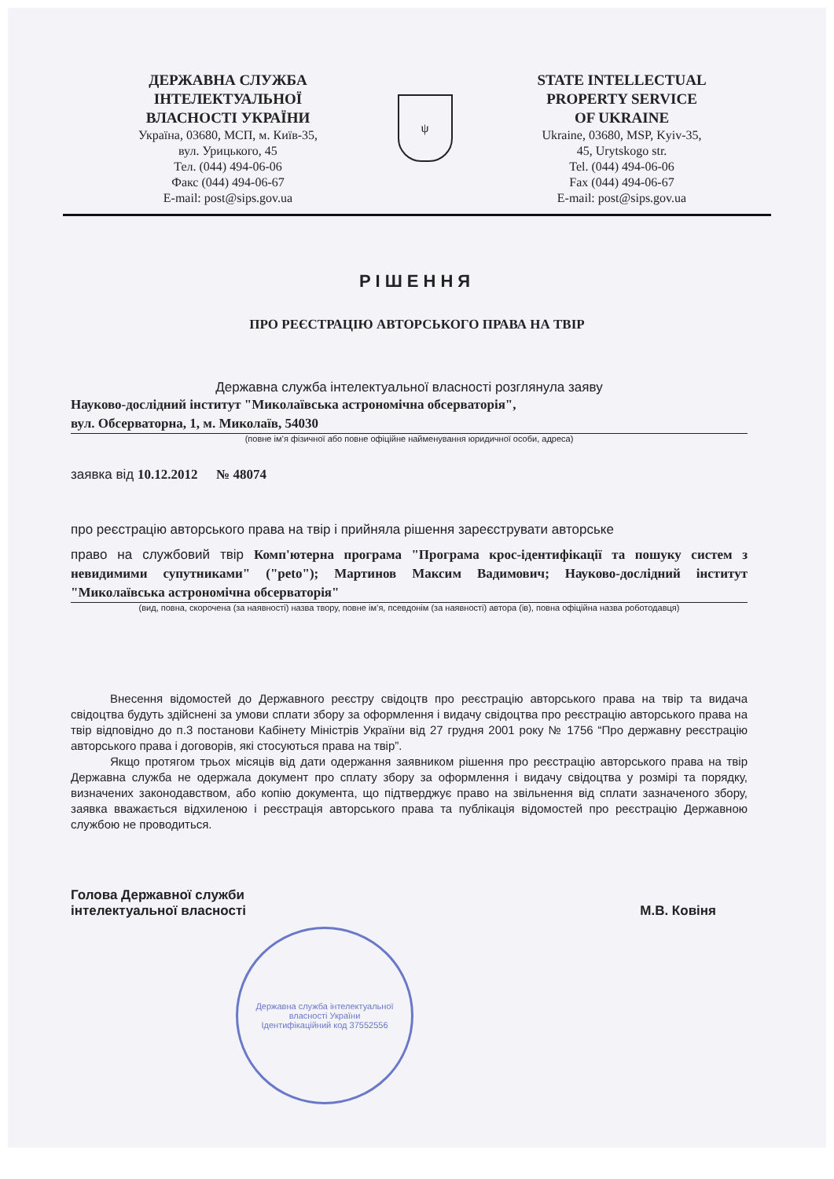ДЕРЖАВНА СЛУЖБА
ІНТЕЛЕКТУАЛЬНОЇ
ВЛАСНОСТІ УКРАЇНИ
Україна, 03680, МСП, м. Київ-35,
вул. Урицького, 45
Тел. (044) 494-06-06
Факс (044) 494-06-67
E-mail: post@sips.gov.ua
ψ
STATE INTELLECTUAL
PROPERTY SERVICE
OF UKRAINE
Ukraine, 03680, MSP, Kyiv-35,
45, Urytskogo str.
Tel. (044) 494-06-06
Fax (044) 494-06-67
E-mail: post@sips.gov.ua
РІШЕННЯ
ПРО РЕЄСТРАЦІЮ АВТОРСЬКОГО ПРАВА НА ТВІР
Державна служба інтелектуальної власності розглянула заяву
Науково-дослідний інститут "Миколаївська астрономічна обсерваторія",
вул. Обсерваторна, 1, м. Миколаїв, 54030
(повне ім’я фізичної або повне офіційне найменування юридичної особи, адреса)
заявка від 10.12.2012 № 48074
про реєстрацію авторського права на твір і прийняла рішення зареєструвати авторське
право на службовий твір Комп'ютерна програма "Програма крос-ідентифікації та пошуку систем з невидимими супутниками" ("peto"); Мартинов Максим Вадимович; Науково-дослідний інститут "Миколаївська астрономічна обсерваторія"
(вид, повна, скорочена (за наявності) назва твору, повне ім’я, псевдонім (за наявності) автора (ів), повна офіційна назва роботодавця)
Внесення відомостей до Державного реєстру свідоцтв про реєстрацію авторського права на твір та видача свідоцтва будуть здійснені за умови сплати збору за оформлення і видачу свідоцтва про реєстрацію авторського права на твір відповідно до п.3 постанови Кабінету Міністрів України від 27 грудня 2001 року № 1756 “Про державну реєстрацію авторського права і договорів, які стосуються права на твір”.
Якщо протягом трьох місяців від дати одержання заявником рішення про реєстрацію авторського права на твір Державна служба не одержала документ про сплату збору за оформлення і видачу свідоцтва у розмірі та порядку, визначених законодавством, або копію документа, що підтверджує право на звільнення від сплати зазначеного збору, заявка вважається відхиленою і реєстрація авторського права та публікація відомостей про реєстрацію Державною службою не проводиться.
Голова Державної служби
інтелектуальної власності
М.В. Ковіня
Державна служба інтелектуальної власності України
Ідентифікаційний код 37552556